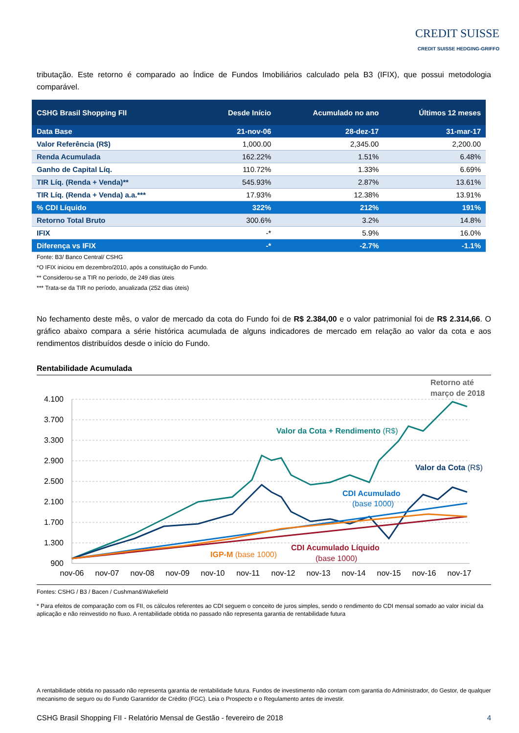CREDIT SUISSE
CREDIT SUISSE HEDGING-GRIFFO
tributação. Este retorno é comparado ao Índice de Fundos Imobiliários calculado pela B3 (IFIX), que possui metodologia comparável.
| CSHG Brasil Shopping FII | Desde Início | Acumulado no ano | Últimos 12 meses |
| --- | --- | --- | --- |
| Data Base | 21-nov-06 | 28-dez-17 | 31-mar-17 |
| Valor Referência (R$) | 1,000.00 | 2,345.00 | 2,200.00 |
| Renda Acumulada | 162.22% | 1.51% | 6.48% |
| Ganho de Capital Líq. | 110.72% | 1.33% | 6.69% |
| TIR Líq. (Renda + Venda)** | 545.93% | 2.87% | 13.61% |
| TIR Líq. (Renda + Venda) a.a.*** | 17.93% | 12.38% | 13.91% |
| % CDI Líquido | 322% | 212% | 191% |
| Retorno Total Bruto | 300.6% | 3.2% | 14.8% |
| IFIX | -* | 5.9% | 16.0% |
| Diferença vs IFIX | -* | -2.7% | -1.1% |
Fonte: B3/ Banco Central/ CSHG
*O IFIX iniciou em dezembro/2010, após a constituição do Fundo.
** Considerou-se a TIR no período, de 249 dias úteis
*** Trata-se da TIR no período, anualizada (252 dias úteis)
No fechamento deste mês, o valor de mercado da cota do Fundo foi de R$ 2.384,00 e o valor patrimonial foi de R$ 2.314,66. O gráfico abaixo compara a série histórica acumulada de alguns indicadores de mercado em relação ao valor da cota e aos rendimentos distribuídos desde o início do Fundo.
Rentabilidade Acumulada
4.100
3.700
3.300
2.900
2.500
2.100
1.700
1.300
900
nov-06
nov-07
nov-08
nov-09
nov-10
nov-11
nov-12
nov-13
nov-14
nov-15
nov-16
nov-17
Retorno até
março de 2018
Valor da Cota + Rendimento (R$)
Valor da Cota (R$)
CDI Acumulado
(base 1000)
CDI Acumulado Líquido
(base 1000)
IGP-M (base 1000)
Fontes: CSHG / B3 / Bacen / Cushman&Wakefield
* Para efeitos de comparação com os FII, os cálculos referentes ao CDI seguem o conceito de juros simples, sendo o rendimento do CDI mensal somado ao valor inicial da aplicação e não reinvestido no fluxo. A rentabilidade obtida no passado não representa garantia de rentabilidade futura
A rentabilidade obtida no passado não representa garantia de rentabilidade futura. Fundos de investimento não contam com garantia do Administrador, do Gestor, de qualquer mecanismo de seguro ou do Fundo Garantidor de Crédito (FGC). Leia o Prospecto e o Regulamento antes de investir.
CSHG Brasil Shopping FII - Relatório Mensal de Gestão - fevereiro de 2018 4